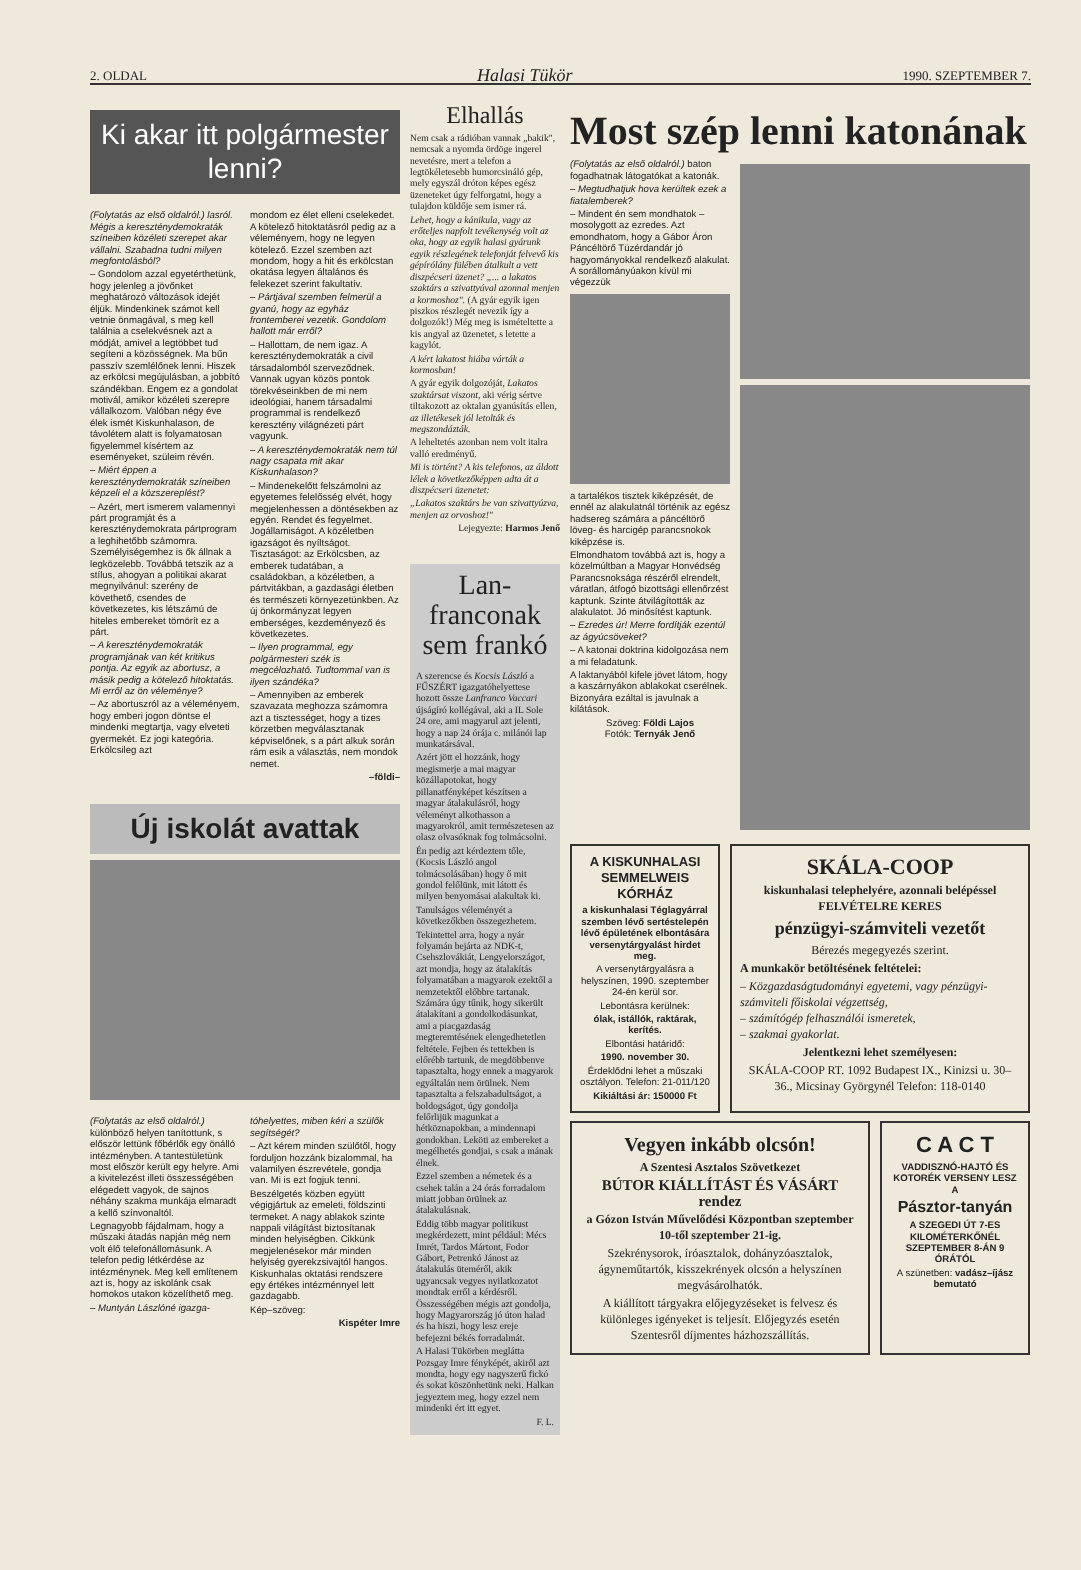2. OLDAL Halasi Tükör 1990. SZEPTEMBER 7.
Ki akar itt polgármester lenni?
(Folytatás az első oldalról.) lasról. Mégis a kereszténydemokraták színeiben közéleti szerepet akar vállalni. Szabadna tudni milyen megfontolásból?
– Gondolom azzal egyetérthetünk, hogy jelenleg a jövőnket meghatározó változások idejét éljük. Mindenkinek számot kell vetnie önmagával, s meg kell találnia a cselekvésnek azt a módját, amivel a legtöbbet tud segíteni a közösségnek. Ma bűn passzív szemlélőnek lenni. Hiszek az erkölcsi megújulásban, a jobbító szándékban. Engem ez a gondolat motivál, amikor közéleti szerepre vállalkozom. Valóban négy éve élek ismét Kiskunhalason, de távolétem alatt is folyamatosan figyelemmel kísértem az eseményeket, szüleim révén.
– Miért éppen a kereszténydemokraták színeiben képzeli el a közszereplést?
– Azért, mert ismerem valamennyi párt programját és a kereszténydemokrata pártprogram a leghihetőbb számomra. Személyiségemhez is ők állnak a legközelebb. Továbbá tetszik az a stílus, ahogyan a politikai akarat megnyilvánul: szerény de követhető, csendes de következetes, kis létszámú de hiteles embereket tömörít ez a párt.
– A kereszténydemokraták programjának van két kritikus pontja. Az egyik az abortusz, a másik pedig a kötelező hitoktatás. Mi erről az ön véleménye?
– Az abortuszról az a véleményem, hogy emberi jogon döntse el mindenki megtartja, vagy elveteti gyermekét. Ez jogi kategória. Erkölcsileg azt
mondom ez élet elleni cselekedet. A kötelező hitoktatásról pedig az a véleményem, hogy ne legyen kötelező. Ezzel szemben azt mondom, hogy a hit és erkölcstan okatása legyen általános és felekezet szerint fakultatív.
– Pártjával szemben felmerül a gyanú, hogy az egyház frontemberei vezetik. Gondolom hallott már erről?
– Hallottam, de nem igaz. A kereszténydemokraták a civil társadalomból szerveződnek. Vannak ugyan közös pontok törekvéseinkben de mi nem ideológiai, hanem társadalmi programmal is rendelkező keresztény világnézeti párt vagyunk.
– A kereszténydemokraták nem túl nagy csapata mit akar Kiskunhalason?
– Mindenekelőtt felszámolni az egyetemes felelősség elvét, hogy megjelenhessen a döntésekben az egyén. Rendet és fegyelmet. Jogállamiságot. A közéletben igazságot és nyíltságot. Tisztaságot: az Erkölcsben, az emberek tudatában, a családokban, a közéletben, a pártvitákban, a gazdasági életben és természeti környezetünkben. Az új önkormányzat legyen emberséges, kezdeményező és következetes.
– Ilyen programmal, egy polgármesteri szék is megcélozható. Tudtommal van is ilyen szándéka?
– Amennyiben az emberek szavazata meghozza számomra azt a tisztességet, hogy a tizes körzetben megválasztanak képviselőnek, s a párt alkuk során rám esik a választás, nem mondok nemet.
–földi–
Új iskolát avattak
(Folytatás az első oldalról.) különböző helyen tanítottunk, s először lettünk főbérlők egy önálló intézményben. A tantestületünk most először került egy helyre. Ami a kivitelezést illeti összességében elégedett vagyok, de sajnos néhány szakma munkája elmaradt a kellő színvonaltól.
Legnagyobb fájdalmam, hogy a műszaki átadás napján még nem volt élő telefonállomásunk. A telefon pedig létkérdése az intézménynek. Meg kell említenem azt is, hogy az iskolánk csak homokos utakon közelíthető meg.
– Muntyán Lászlóné igazga-
tóhelyettes, miben kéri a szülők segítségét?
– Azt kérem minden szülőtől, hogy forduljon hozzánk bizalommal, ha valamilyen észrevétele, gondja van. Mi is ezt fogjuk tenni.
Beszélgetés közben együtt végigjártuk az emeleti, földszinti termeket. A nagy ablakok szinte nappali világítást biztosítanak minden helyiségben. Cikkünk megjelenésekor már minden helyiség gyerekzsivajtól hangos. Kiskunhalas oktatási rendszere egy értékes intézménnyel lett gazdagabb.
Kép–szöveg:
Kispéter Imre
Elhallás
Nem csak a rádióban vannak „bakik", nemcsak a nyomda ördöge ingerel nevetésre, mert a telefon a legtökéletesebb humorcsináló gép, mely egyszál dróton képes egész üzeneteket úgy felforgatni, hogy a tulajdon küldője sem ismer rá.
Lehet, hogy a kánikula, vagy az erőteljes napfolt tevékenység volt az oka, hogy az egyik halasi gyárunk egyik részlegének telefonját felvevő kis gépírólány fülében átalkult a vett diszpécseri üzenet? „... a lakatos szaktárs a szivattyúval azonnal menjen a kormoshoz". (A gyár egyik igen piszkos részlegét nevezik így a dolgozók!) Még meg is ismételtette a kis angyal az üzenetet, s letette a kagylót.
A kért lakatost hiába várták a kormosban!
A gyár egyik dolgozóját, Lakatos szaktársat viszont, aki vérig sértve tiltakozott az oktalan gyanúsítás ellen, az illetékesek jól letolták és megszondázták.
A leheltetés azonban nem volt italra valló eredményű.
Mi is történt? A kis telefonos, az áldott lélek a következőképpen adta át a diszpécseri üzenetet:
„Lakatos szaktárs be van szivattyúzva, menjen az orvoshoz!"
Lejegyezte: Harmos Jenő
Lan-franconak sem frankó
A szerencse és Kocsis László a FŰSZÉRT igazgatóhelyettese hozott össze Lanfranco Vaccari újságíró kollégával, aki a IL Sole 24 ore, ami magyarul azt jelenti, hogy a nap 24 órája c. milánói lap munkatársával.
Azért jött el hozzánk, hogy megismerje a mai magyar közállapotokat, hogy pillanatfényképet készítsen a magyar átalakulásról, hogy véleményt alkothasson a magyarokról, amit természetesen az olasz olvasóknak fog tolmácsolni.
Én pedig azt kérdeztem tőle, (Kocsis László angol tolmácsolásában) hogy ő mit gondol felőlünk, mit látott és milyen benyomásai alakultak ki.
Tanulságos véleményét a következőkben összegezhetem.
Tekintettel arra, hogy a nyár folyamán bejárta az NDK-t, Csehszlovákiát, Lengyelországot, azt mondja, hogy az átalakítás folyamatában a magyarok ezektől a nemzetektől előbbre tartanak. Számára úgy tűnik, hogy sikerült átalakítani a gondolkodásunkat, ami a piacgazdaság megteremtésének elengedhetetlen feltétele. Fejben és tettekben is előrébb tartunk, de megdöbbenve tapasztalta, hogy ennek a magyarok egyáltalán nem örülnek. Nem tapasztalta a felszabadultságot, a boldogságot, úgy gondolja felőrlijük magunkat a hétköznapokban, a mindennapi gondokban. Leköti az embereket a megélhetés gondjai, s csak a mának élnek.
Ezzel szemben a németek és a csehek talán a 24 órás forradalom miatt jobban örülnek az átalakulásnak.
Eddig több magyar politikust megkérdezett, mint például: Mécs Imrét, Tardos Mártont, Fodor Gábort, Petrenkó Jánost az átalakulás üteméről, akik ugyancsak vegyes nyilatkozatot mondtak erről a kérdésről. Összességében mégis azt gondolja, hogy Magyarország jó úton halad és ha hiszi, hogy lesz ereje befejezni békés forradalmát.
A Halasi Tükörben meglátta Pozsgay Imre fényképét, akiről azt mondta, hogy egy nagyszerű fickó és sokat köszönhetünk neki. Halkan jegyeztem meg, hogy ezzel nem mindenki ért itt egyet.
F. L.
Most szép lenni katonának
(Folytatás az első oldalról.) baton fogadhatnak látogatókat a katonák.
– Megtudhatjuk hova kerültek ezek a fiatalemberek?
– Mindent én sem mondhatok – mosolygott az ezredes. Azt emondhatom, hogy a Gábor Áron Páncéltörő Tüzérdandár jó hagyományokkal rendelkező alakulat. A sorállományúakon kívül mi végezzük
a tartalékos tisztek kiképzését, de ennél az alakulatnál történik az egész hadsereg számára a páncéltörő löveg- és harcigép parancsnokok kiképzése is.
Elmondhatom továbbá azt is, hogy a közelmúltban a Magyar Honvédség Parancsnoksága részéről elrendelt, váratlan, átfogó bizottsági ellenőrzést kaptunk. Szinte átvilágították az alakulatot. Jó minősítést kaptunk.
– Ezredes úr! Merre fordítják ezentúl az ágyúcsöveket?
– A katonai doktrina kidolgozása nem a mi feladatunk.
A laktanyából kifele jövet látom, hogy a kaszárnyákon ablakokat cserélnek. Bizonyára ezáltal is javulnak a kilátások.
Szöveg: Földi Lajos
Fotók: Ternyák Jenő
A KISKUNHALASI SEMMELWEIS KÓRHÁZ
a kiskunhalasi Téglagyárral szemben lévő sertéstelepén lévő épületének elbontására versenytárgyalást hirdet meg.
A versenytárgyalásra a helyszínen, 1990. szeptember 24-én kerül sor.
Lebontásra kerülnek:
ólak, istállók, raktárak, kerítés.
Elbontási határidő:
1990. november 30.
Érdeklődni lehet a műszaki osztályon. Telefon: 21-011/120
Kikiáltási ár: 150000 Ft
SKÁLA-COOP
kiskunhalasi telephelyére, azonnali belépéssel FELVÉTELRE KERES
pénzügyi-számviteli vezetőt
Bérezés megegyezés szerint.
A munkakör betöltésének feltételei:
– Közgazdaságtudományi egyetemi, vagy pénzügyi-számviteli főiskolai végzettség,
– számítógép felhasználói ismeretek,
– szakmai gyakorlat.
Jelentkezni lehet személyesen:
SKÁLA-COOP RT. 1092 Budapest IX., Kinizsi u. 30–36., Micsinay Györgynél Telefon: 118-0140
Vegyen inkább olcsón!
A Szentesi Asztalos Szövetkezet
BÚTOR KIÁLLÍTÁST ÉS VÁSÁRT rendez
a Gózon István Művelődési Központban szeptember 10-től szeptember 21-ig.
Szekrénysorok, íróasztalok, dohányzóasztalok, ágyneműtartók, kisszekrények olcsón a helyszínen megvásárolhatók.
A kiállított tárgyakra előjegyzéseket is felvesz és különleges igényeket is teljesít. Előjegyzés esetén Szentesről díjmentes házhozszállítás.
C A C T
VADDISZNÓ-HAJTÓ ÉS KOTORÉK VERSENY LESZ A
Pásztor-tanyán
A SZEGEDI ÚT 7-ES KILOMÉTERKŐNÉL SZEPTEMBER 8-ÁN 9 ÓRÁTÓL
A szünetben: vadász–íjász bemutató